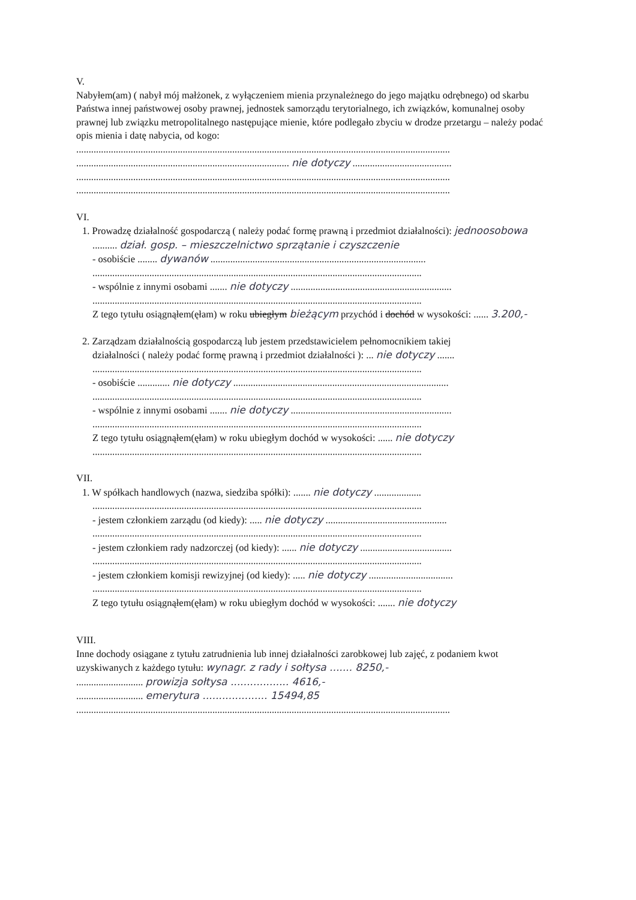V.
Nabyłem(am) ( nabył mój małżonek, z wyłączeniem mienia przynależnego do jego majątku odrębnego) od skarbu Państwa innej państwowej osoby prawnej, jednostek samorządu terytorialnego, ich związków, komunalnej osoby prawnej lub związku metropolitalnego następujące mienie, które podlegało zbyciu w drodze przetargu – należy podać opis mienia i datę nabycia, od kogo:
.......................................................................................................................................................
...................................................................................... nie dotyczy ........................................
.......................................................................................................................................................
.......................................................................................................................................................
VI.
1. Prowadzę działalność gospodarczą ( należy podać formę prawną i przedmiot działalności): jednoosobowa
.......... dział. gosp. – mieszczelnictwo sprzątanie i czyszczenie
- osobiście ........ dywanów .......................................................................................
.....................................................................................................................................
- wspólnie z innymi osobami ....... nie dotyczy .................................................................
.....................................................................................................................................
Z tego tytułu osiągnąłem(ęłam) w roku ubiegłym bieżącym przychód i dochód w wysokości: ...... 3.200,-
2. Zarządzam działalnością gospodarczą lub jestem przedstawicielem pełnomocnikiem takiej
działalności ( należy podać formę prawną i przedmiot działalności ): ... nie dotyczy .......
.....................................................................................................................................
- osobiście ............. nie dotyczy .......................................................................................
.....................................................................................................................................
- wspólnie z innymi osobami ....... nie dotyczy .................................................................
.....................................................................................................................................
Z tego tytułu osiągnąłem(ęłam) w roku ubiegłym dochód w wysokości: ...... nie dotyczy
.....................................................................................................................................
VII.
1. W spółkach handlowych (nazwa, siedziba spółki): ....... nie dotyczy ...................
.....................................................................................................................................
- jestem członkiem zarządu (od kiedy): ..... nie dotyczy .................................................
.....................................................................................................................................
- jestem członkiem rady nadzorczej (od kiedy): ...... nie dotyczy .....................................
.....................................................................................................................................
- jestem członkiem komisji rewizyjnej (od kiedy): ..... nie dotyczy ..................................
.....................................................................................................................................
Z tego tytułu osiągnąłem(ęłam) w roku ubiegłym dochód w wysokości: ....... nie dotyczy
VIII.
Inne dochody osiągane z tytułu zatrudnienia lub innej działalności zarobkowej lub zajęć, z podaniem kwot uzyskiwanych z każdego tytułu: wynagr. z rady i sołtysa ....... 8250,-
........................... prowizja sołtysa .................. 4616,-
........................... emerytura .................... 15494,85
.......................................................................................................................................................